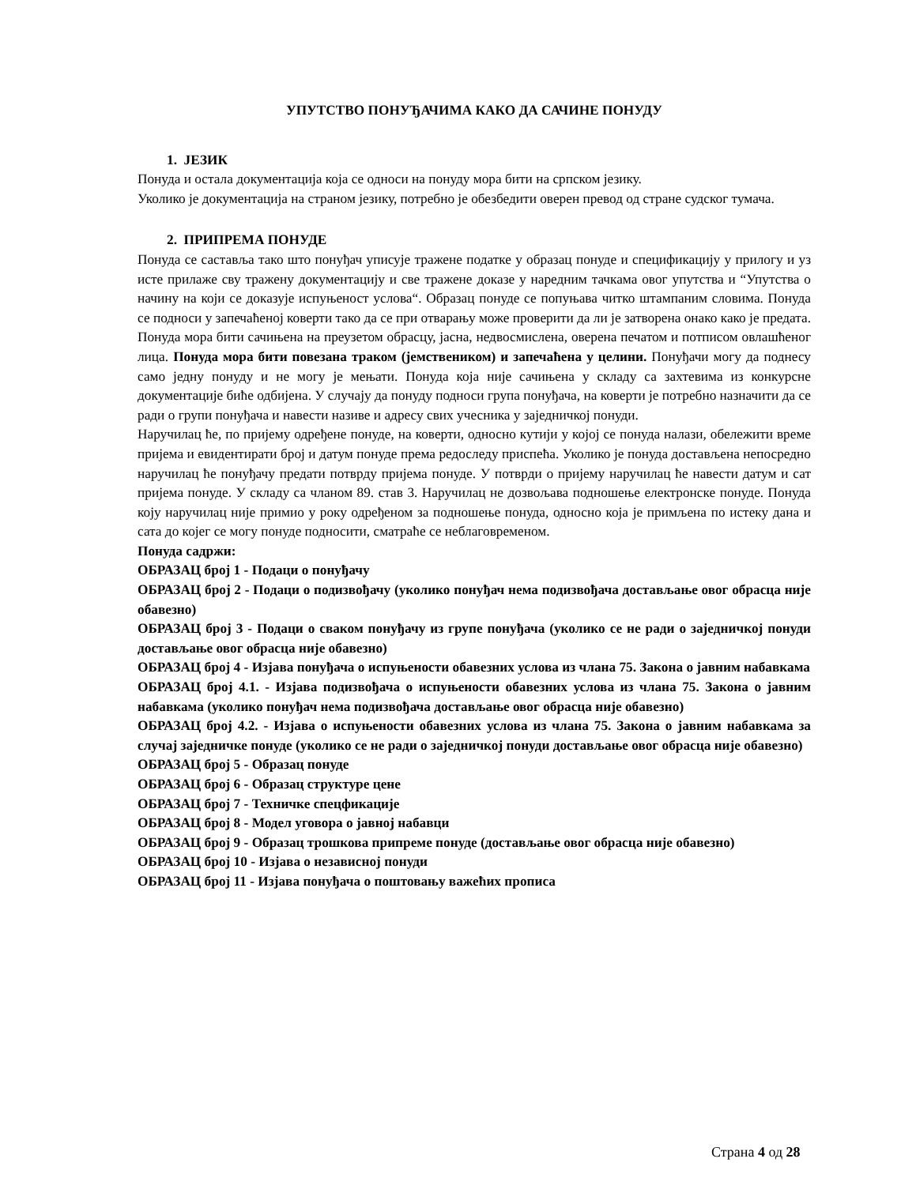УПУТСТВО ПОНУЂАЧИМА КАКО ДА САЧИНЕ ПОНУДУ
1. ЈЕЗИК
Понуда и остала документација која се односи на понуду мора бити на српском језику.
Уколико је документација на страном језику, потребно је обезбедити оверен превод од стране судског тумача.
2. ПРИПРЕМА ПОНУДЕ
Понуда се саставља тако што понуђач уписује тражене податке у образац понуде и спецификацију у прилогу и уз исте прилаже сву тражену документацију и све тражене доказе у наредним тачкама овог упутства и “Упутства о начину на који се доказује испуњеност услова“. Образац понуде се попуњава читко штампаним словима. Понуда се подноси у запечаћеној коверти тако да се при отварању може проверити да ли је затворена онако како је предата. Понуда мора бити сачињена на преузетом обрасцу, јасна, недвосмислена, оверена печатом и потписом овлашћеног лица. Понуда мора бити повезана траком (јемствеником) и запечаћена у целини. Понуђачи могу да поднесу само једну понуду и не могу је мењати. Понуда која није сачињена у складу са захтевима из конкурсне документације биће одбијена. У случају да понуду подноси група понуђача, на коверти је потребно назначити да се ради о групи понуђача и навести називе и адресу свих учесника у заједничкој понуди.
Наручилац ће, по пријему одређене понуде, на коверти, односно кутији у којој се понуда налази, обележити време пријема и евидентирати број и датум понуде према редоследу приспећа. Уколико је понуда достављена непосредно наручилац ће понуђачу предати потврду пријема понуде. У потврди о пријему наручилац ће навести датум и сат пријема понуде. У складу са чланом 89. став 3. Наручилац не дозвољава подношење електронске понуде. Понуда коју наручилац није примио у року одређеном за подношење понуда, односно која је примљена по истеку дана и сата до којег се могу понуде подносити, сматраће се неблаговременом.
Понуда садржи:
ОБРАЗАЦ број 1 - Подаци о понуђачу
ОБРАЗАЦ број 2 - Подаци о подизвођачу (уколико понуђач нема подизвођача достављање овог обрасца није обавезно)
ОБРАЗАЦ број 3 - Подаци о сваком понуђачу из групе понуђача (уколико се не ради о заједничкој понуди достављање овог обрасца није обавезно)
ОБРАЗАЦ број 4 - Изјава понуђача о испуњености обавезних услова из члана 75. Закона о јавним набавкама
ОБРАЗАЦ број 4.1. - Изјава подизвођача о испуњености обавезних услова из члана 75. Закона о јавним набавкама (уколико понуђач нема подизвођача достављање овог обрасца није обавезно)
ОБРАЗАЦ број 4.2. - Изјава о испуњености обавезних услова из члана 75. Закона о јавним набавкама за случај заједничке понуде (уколико се не ради о заједничкој понуди достављање овог обрасца није обавезно)
ОБРАЗАЦ број 5 - Образац понуде
ОБРАЗАЦ број 6 - Образац структуре цене
ОБРАЗАЦ број 7 - Техничке спецфикације
ОБРАЗАЦ број 8 - Модел уговора о јавној набавци
ОБРАЗАЦ број 9 - Образац трошкова припреме понуде (достављање овог обрасца није обавезно)
ОБРАЗАЦ број 10 - Изјава о независној понуди
ОБРАЗАЦ број 11 - Изјава понуђача о поштовању важећих прописа
Страна 4 од 28